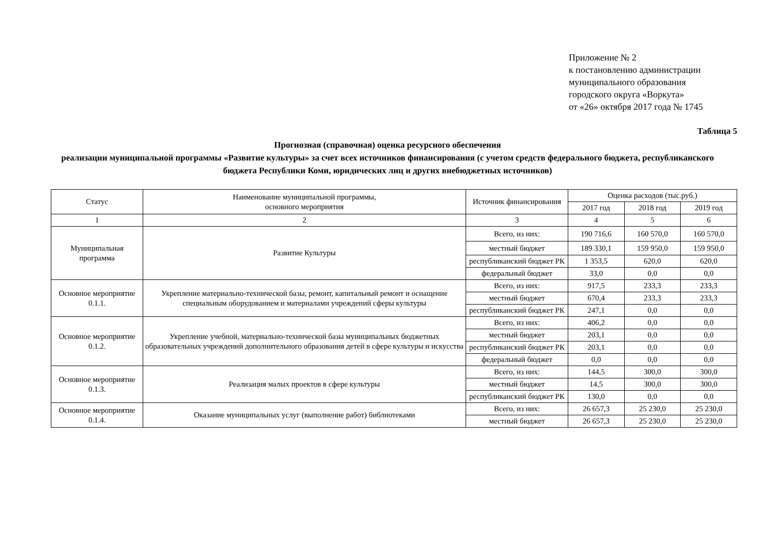Приложение № 2
к постановлению администрации
муниципального образования
городского округа «Воркута»
от «26» октября 2017 года № 1745
Таблица 5
Прогнозная (справочная) оценка ресурсного обеспечения
реализации муниципальной программы «Развитие культуры» за счет всех источников финансирования (с учетом средств федерального бюджета, республиканского бюджета Республики Коми, юридических лиц и других внебюджетных источников)
| Статус | Наименование муниципальной программы, основного мероприятия | Источник финансирования | Оценка расходов (тыс.руб.) | | |
| --- | --- | --- | --- | --- | --- |
| | | | 2017 год | 2018 год | 2019 год |
| 1 | 2 | 3 | 4 | 5 | 6 |
| Муниципальная программа | Развитие Культуры | Всего, из них: | 190 716,6 | 160 570,0 | 160 570,0 |
| | | местный бюджет | 189 330,1 | 159 950,0 | 159 950,0 |
| | | республиканский бюджет РК | 1 353,5 | 620,0 | 620,0 |
| | | федеральный бюджет | 33,0 | 0,0 | 0,0 |
| Основное мероприятие 0.1.1. | Укрепление материально-технической базы, ремонт, капитальный ремонт и оснащение специальным оборудованием и материалами учреждений сферы культуры | Всего, из них: | 917,5 | 233,3 | 233,3 |
| | | местный бюджет | 670,4 | 233,3 | 233,3 |
| | | республиканский бюджет РК | 247,1 | 0,0 | 0,0 |
| Основное мероприятие 0.1.2. | Укрепление учебной, материально-технической базы муниципальных бюджетных образовательных учреждений дополнительного образования детей в сфере культуры и искусства | Всего, из них: | 406,2 | 0,0 | 0,0 |
| | | местный бюджет | 203,1 | 0,0 | 0,0 |
| | | республиканский бюджет РК | 203,1 | 0,0 | 0,0 |
| | | федеральный бюджет | 0,0 | 0,0 | 0,0 |
| Основное мероприятие 0.1.3. | Реализация малых проектов в сфере культуры | Всего, из них: | 144,5 | 300,0 | 300,0 |
| | | местный бюджет | 14,5 | 300,0 | 300,0 |
| | | республиканский бюджет РК | 130,0 | 0,0 | 0,0 |
| Основное мероприятие 0.1.4. | Оказание муниципальных услуг (выполнение работ) библиотеками | Всего, из них: | 26 657,3 | 25 230,0 | 25 230,0 |
| | | местный бюджет | 26 657,3 | 25 230,0 | 25 230,0 |